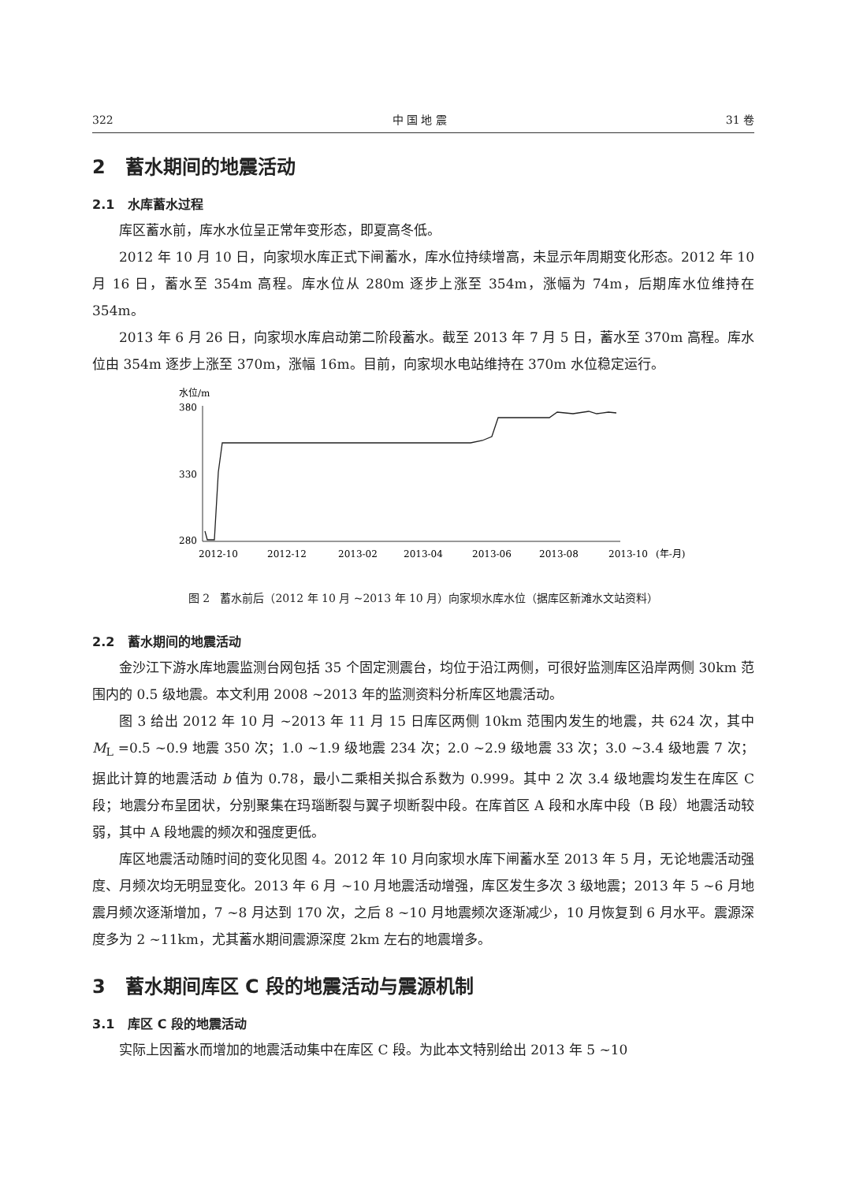322 中 国 地 震 31 卷
2 蓄水期间的地震活动
2.1 水库蓄水过程
库区蓄水前，库水水位呈正常年变形态，即夏高冬低。
2012 年 10 月 10 日，向家坝水库正式下闸蓄水，库水位持续增高，未显示年周期变化形态。2012 年 10 月 16 日，蓄水至 354m 高程。库水位从 280m 逐步上涨至 354m，涨幅为 74m，后期库水位维持在 354m。
2013 年 6 月 26 日，向家坝水库启动第二阶段蓄水。截至 2013 年 7 月 5 日，蓄水至 370m 高程。库水位由 354m 逐步上涨至 370m，涨幅 16m。目前，向家坝水电站维持在 370m 水位稳定运行。
水位/m
380
330
280
2012-10
2012-12
2013-02
2013-04
2013-06
2013-08
2013-10
(年-月)
图 2 蓄水前后（2012 年 10 月 ~2013 年 10 月）向家坝水库水位（据库区新滩水文站资料）
2.2 蓄水期间的地震活动
金沙江下游水库地震监测台网包括 35 个固定测震台，均位于沿江两侧，可很好监测库区沿岸两侧 30km 范围内的 0.5 级地震。本文利用 2008 ~2013 年的监测资料分析库区地震活动。
图 3 给出 2012 年 10 月 ~2013 年 11 月 15 日库区两侧 10km 范围内发生的地震，共 624 次，其中 M<sub>L</sub> =0.5 ~0.9 地震 350 次；1.0 ~1.9 级地震 234 次；2.0 ~2.9 级地震 33 次；3.0 ~3.4 级地震 7 次；据此计算的地震活动 b 值为 0.78，最小二乘相关拟合系数为 0.999。其中 2 次 3.4 级地震均发生在库区 C 段；地震分布呈团状，分别聚集在玛瑙断裂与翼子坝断裂中段。在库首区 A 段和水库中段（B 段）地震活动较弱，其中 A 段地震的频次和强度更低。
库区地震活动随时间的变化见图 4。2012 年 10 月向家坝水库下闸蓄水至 2013 年 5 月，无论地震活动强度、月频次均无明显变化。2013 年 6 月 ~10 月地震活动增强，库区发生多次 3 级地震；2013 年 5 ~6 月地震月频次逐渐增加，7 ~8 月达到 170 次，之后 8 ~10 月地震频次逐渐减少，10 月恢复到 6 月水平。震源深度多为 2 ~11km，尤其蓄水期间震源深度 2km 左右的地震增多。
3 蓄水期间库区 C 段的地震活动与震源机制
3.1 库区 C 段的地震活动
实际上因蓄水而增加的地震活动集中在库区 C 段。为此本文特别给出 2013 年 5 ~10